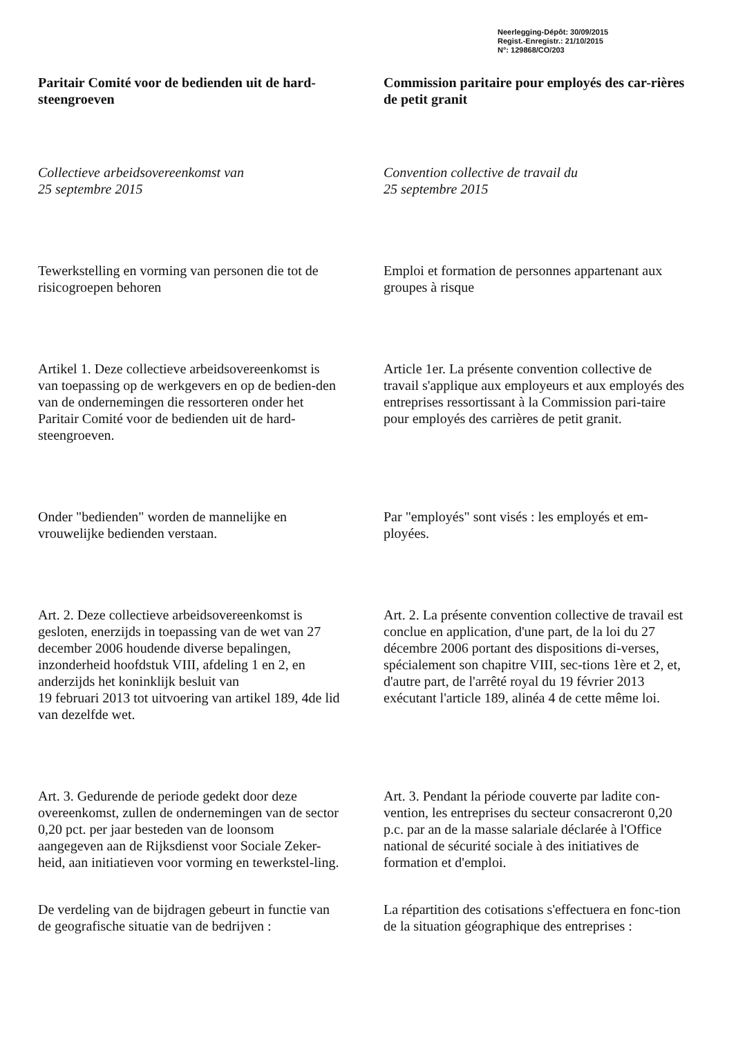Neerlegging-Dépôt: 30/09/2015
Regist.-Enregistr.: 21/10/2015
N°: 129868/CO/203
Paritair Comité voor de bedienden uit de hard-steengroeven
Commission paritaire pour employés des car-rières de petit granit
Collectieve arbeidsovereenkomst van
25 septembre 2015
Convention collective de travail du
25 septembre 2015
Tewerkstelling en vorming van personen die tot de risicogroepen behoren
Emploi et formation de personnes appartenant aux groupes à risque
Artikel 1. Deze collectieve arbeidsovereenkomst is van toepassing op de werkgevers en op de bedien-den van de ondernemingen die ressorteren onder het Paritair Comité voor de bedienden uit de hard-steengroeven.
Article 1er. La présente convention collective de travail s'applique aux employeurs et aux employés des entreprises ressortissant à la Commission pari-taire pour employés des carrières de petit granit.
Onder "bedienden" worden de mannelijke en vrouwelijke bedienden verstaan.
Par "employés" sont visés : les employés et em-ployées.
Art. 2. Deze collectieve arbeidsovereenkomst is gesloten, enerzijds in toepassing van de wet van 27 december 2006 houdende diverse bepalingen, inzonderheid hoofdstuk VIII, afdeling 1 en 2, en anderzijds het koninklijk besluit van
19 februari 2013 tot uitvoering van artikel 189, 4de lid van dezelfde wet.
Art. 2. La présente convention collective de travail est conclue en application, d'une part, de la loi du 27 décembre 2006 portant des dispositions di-verses, spécialement son chapitre VIII, sec-tions 1ère et 2, et, d'autre part, de l'arrêté royal du 19 février 2013 exécutant l'article 189, alinéa 4 de cette même loi.
Art. 3. Gedurende de periode gedekt door deze overeenkomst, zullen de ondernemingen van de sector 0,20 pct. per jaar besteden van de loonsom aangegeven aan de Rijksdienst voor Sociale Zeker-heid, aan initiatieven voor vorming en tewerkstel-ling.
Art. 3. Pendant la période couverte par ladite con-vention, les entreprises du secteur consacreront 0,20 p.c. par an de la masse salariale déclarée à l'Office national de sécurité sociale à des initiatives de formation et d'emploi.
De verdeling van de bijdragen gebeurt in functie van de geografische situatie van de bedrijven :
La répartition des cotisations s'effectuera en fonc-tion de la situation géographique des entreprises :